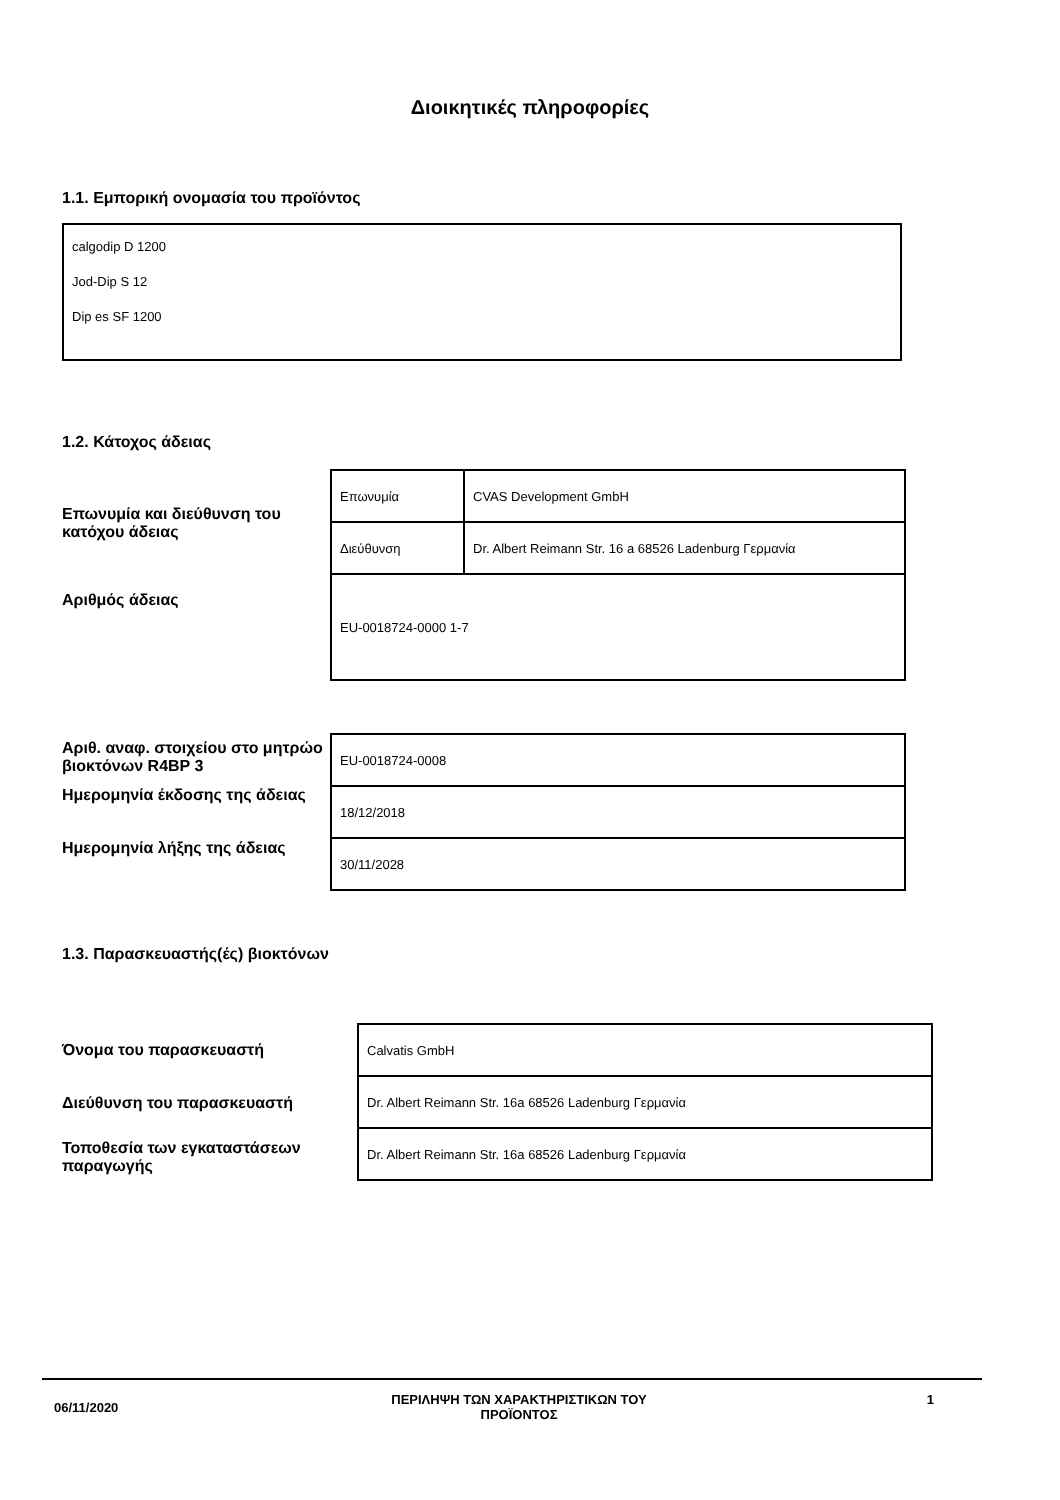Διοικητικές πληροφορίες
1.1. Εμπορική ονομασία του προϊόντος
calgodip D 1200
Jod-Dip S 12
Dip es SF 1200
1.2. Κάτοχος άδειας
Επωνυμία και διεύθυνση του κατόχου άδειας
Αριθμός άδειας
| Επωνυμία | CVAS Development GmbH |
| Διεύθυνση | Dr. Albert Reimann Str. 16 a 68526 Ladenburg Γερμανία |
| EU-0018724-0000 1-7 | |
Αριθ. αναφ. στοιχείου στο μητρώο βιοκτόνων R4BP 3
Ημερομηνία έκδοσης της άδειας
Ημερομηνία λήξης της άδειας
| EU-0018724-0008 |
| 18/12/2018 |
| 30/11/2028 |
1.3. Παρασκευαστής(ές) βιοκτόνων
Όνομα του παρασκευαστή
Διεύθυνση του παρασκευαστή
Τοποθεσία των εγκαταστάσεων παραγωγής
| Calvatis GmbH |
| Dr. Albert Reimann Str. 16a 68526 Ladenburg Γερμανία |
| Dr. Albert Reimann Str. 16a 68526 Ladenburg Γερμανία |
06/11/2020
ΠΕΡΙΛΗΨΗ ΤΩΝ ΧΑΡΑΚΤΗΡΙΣΤΙΚΩΝ ΤΟΥ ΠΡΟΪΟΝΤΟΣ 1